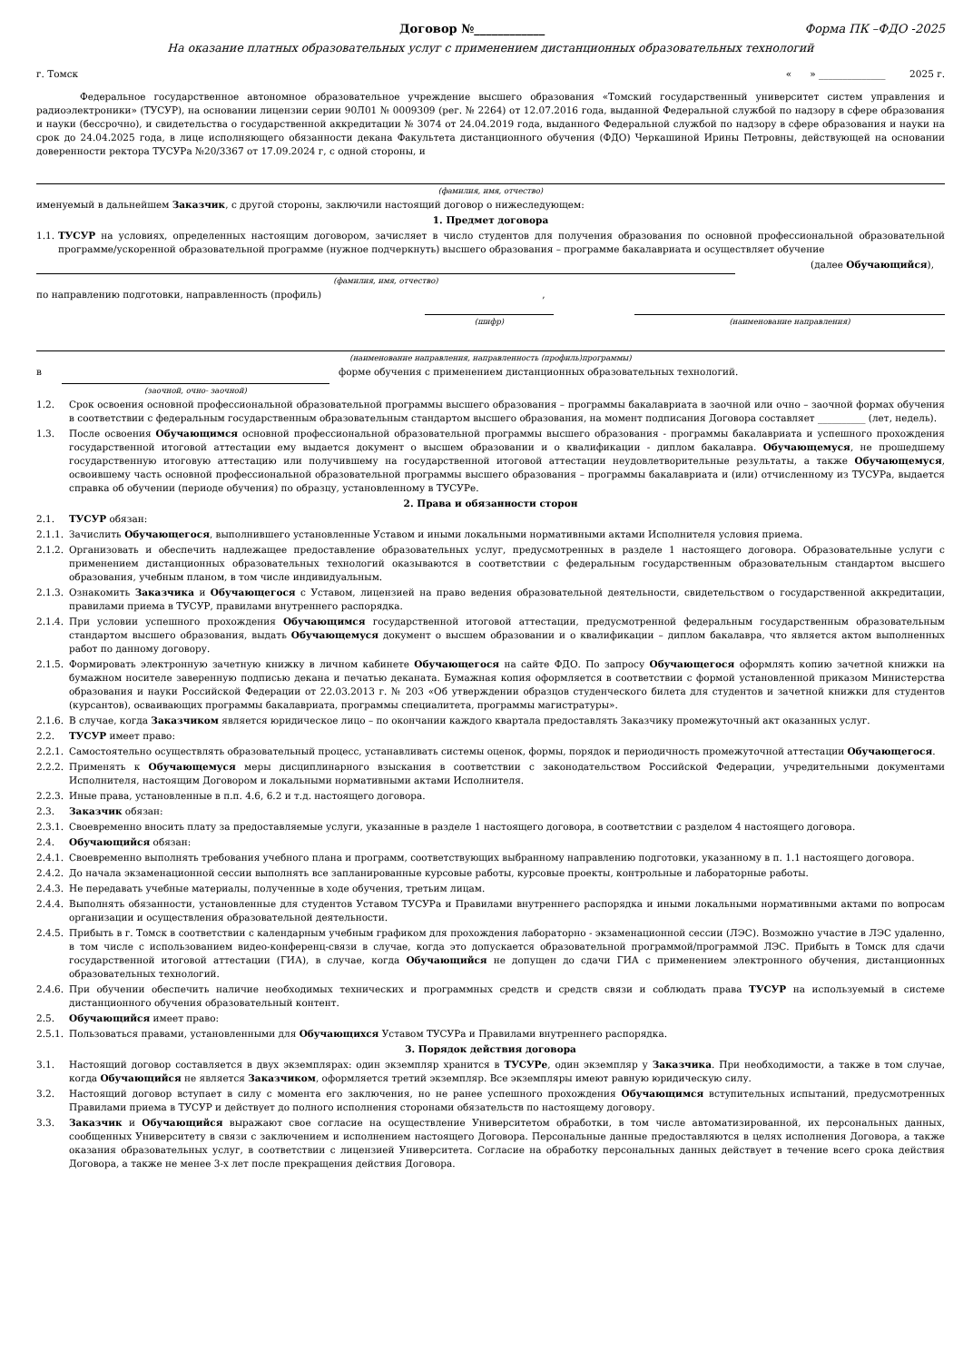Договор №____________ Форма ПК –ФДО -2025
На оказание платных образовательных услуг с применением дистанционных образовательных технологий
г. Томск « » ______________ 2025 г.
Федеральное государственное автономное образовательное учреждение высшего образования «Томский государственный университет систем управления и радиоэлектроники» (ТУСУР), на основании лицензии серии 90Л01 № 0009309 (рег. № 2264) от 12.07.2016 года, выданной Федеральной службой по надзору в сфере образования и науки (бессрочно), и свидетельства о государственной аккредитации № 3074 от 24.04.2019 года, выданного Федеральной службой по надзору в сфере образования и науки на срок до 24.04.2025 года, в лице исполняющего обязанности декана Факультета дистанционного обучения (ФДО) Черкашиной Ирины Петровны, действующей на основании доверенности ректора ТУСУРа №20/3367 от 17.09.2024 г, с одной стороны, и
(фамилия, имя, отчество)
именуемый в дальнейшем Заказчик, с другой стороны, заключили настоящий договор о нижеследующем:
1. Предмет договора
1.1. ТУСУР на условиях, определенных настоящим договором, зачисляет в число студентов для получения образования по основной профессиональной образовательной программе/ускоренной образовательной программе (нужное подчеркнуть) высшего образования – программе бакалавриата и осуществляет обучение
(далее Обучающийся),
(фамилия, имя, отчество)
по направлению подготовки, направленность (профиль) ,
(шифр) (наименование направления)
(наименование направления, направленность (профиль)программы)
в
(заочной, очно- заочной)
форме обучения с применением дистанционных образовательных технологий.
1.2. Срок освоения основной профессиональной образовательной программы высшего образования – программы бакалавриата в заочной или очно – заочной формах обучения в соответствии с федеральным государственным образовательным стандартом высшего образования, на момент подписания Договора составляет __________ (лет, недель).
1.3. После освоения Обучающимся основной профессиональной образовательной программы высшего образования - программы бакалавриата и успешного прохождения государственной итоговой аттестации ему выдается документ о высшем образовании и о квалификации - диплом бакалавра. Обучающемуся, не прошедшему государственную итоговую аттестацию или получившему на государственной итоговой аттестации неудовлетворительные результаты, а также Обучающемуся, освоившему часть основной профессиональной образовательной программы высшего образования – программы бакалавриата и (или) отчисленному из ТУСУРа, выдается справка об обучении (периоде обучения) по образцу, установленному в ТУСУРе.
2. Права и обязанности сторон
2.1. ТУСУР обязан:
2.1.1. Зачислить Обучающегося, выполнившего установленные Уставом и иными локальными нормативными актами Исполнителя условия приема.
2.1.2. Организовать и обеспечить надлежащее предоставление образовательных услуг, предусмотренных в разделе 1 настоящего договора. Образовательные услуги с применением дистанционных образовательных технологий оказываются в соответствии с федеральным государственным образовательным стандартом высшего образования, учебным планом, в том числе индивидуальным.
2.1.3. Ознакомить Заказчика и Обучающегося с Уставом, лицензией на право ведения образовательной деятельности, свидетельством о государственной аккредитации, правилами приема в ТУСУР, правилами внутреннего распорядка.
2.1.4. При условии успешного прохождения Обучающимся государственной итоговой аттестации, предусмотренной федеральным государственным образовательным стандартом высшего образования, выдать Обучающемуся документ о высшем образовании и о квалификации – диплом бакалавра, что является актом выполненных работ по данному договору.
2.1.5. Формировать электронную зачетную книжку в личном кабинете Обучающегося на сайте ФДО. По запросу Обучающегося оформлять копию зачетной книжки на бумажном носителе заверенную подписью декана и печатью деканата. Бумажная копия оформляется в соответствии с формой установленной приказом Министерства образования и науки Российской Федерации от 22.03.2013 г. № 203 «Об утверждении образцов студенческого билета для студентов и зачетной книжки для студентов (курсантов), осваивающих программы бакалавриата, программы специалитета, программы магистратуры».
2.1.6. В случае, когда Заказчиком является юридическое лицо – по окончании каждого квартала предоставлять Заказчику промежуточный акт оказанных услуг.
2.2. ТУСУР имеет право:
2.2.1. Самостоятельно осуществлять образовательный процесс, устанавливать системы оценок, формы, порядок и периодичность промежуточной аттестации Обучающегося.
2.2.2. Применять к Обучающемуся меры дисциплинарного взыскания в соответствии с законодательством Российской Федерации, учредительными документами Исполнителя, настоящим Договором и локальными нормативными актами Исполнителя.
2.2.3. Иные права, установленные в п.п. 4.6, 6.2 и т.д. настоящего договора.
2.3. Заказчик обязан:
2.3.1. Своевременно вносить плату за предоставляемые услуги, указанные в разделе 1 настоящего договора, в соответствии с разделом 4 настоящего договора.
2.4. Обучающийся обязан:
2.4.1. Своевременно выполнять требования учебного плана и программ, соответствующих выбранному направлению подготовки, указанному в п. 1.1 настоящего договора.
2.4.2. До начала экзаменационной сессии выполнять все запланированные курсовые работы, курсовые проекты, контрольные и лабораторные работы.
2.4.3. Не передавать учебные материалы, полученные в ходе обучения, третьим лицам.
2.4.4. Выполнять обязанности, установленные для студентов Уставом ТУСУРа и Правилами внутреннего распорядка и иными локальными нормативными актами по вопросам организации и осуществления образовательной деятельности.
2.4.5. Прибыть в г. Томск в соответствии с календарным учебным графиком для прохождения лабораторно - экзаменационной сессии (ЛЭС). Возможно участие в ЛЭС удаленно, в том числе с использованием видео-конференц-связи в случае, когда это допускается образовательной программой/программой ЛЭС. Прибыть в Томск для сдачи государственной итоговой аттестации (ГИА), в случае, когда Обучающийся не допущен до сдачи ГИА с применением электронного обучения, дистанционных образовательных технологий.
2.4.6. При обучении обеспечить наличие необходимых технических и программных средств и средств связи и соблюдать права ТУСУР на используемый в системе дистанционного обучения образовательный контент.
2.5. Обучающийся имеет право:
2.5.1. Пользоваться правами, установленными для Обучающихся Уставом ТУСУРа и Правилами внутреннего распорядка.
3. Порядок действия договора
3.1. Настоящий договор составляется в двух экземплярах: один экземпляр хранится в ТУСУРе, один экземпляр у Заказчика. При необходимости, а также в том случае, когда Обучающийся не является Заказчиком, оформляется третий экземпляр. Все экземпляры имеют равную юридическую силу.
3.2. Настоящий договор вступает в силу с момента его заключения, но не ранее успешного прохождения Обучающимся вступительных испытаний, предусмотренных Правилами приема в ТУСУР и действует до полного исполнения сторонами обязательств по настоящему договору.
3.3. Заказчик и Обучающийся выражают свое согласие на осуществление Университетом обработки, в том числе автоматизированной, их персональных данных, сообщенных Университету в связи с заключением и исполнением настоящего Договора. Персональные данные предоставляются в целях исполнения Договора, а также оказания образовательных услуг, в соответствии с лицензией Университета. Согласие на обработку персональных данных действует в течение всего срока действия Договора, а также не менее 3-х лет после прекращения действия Договора.